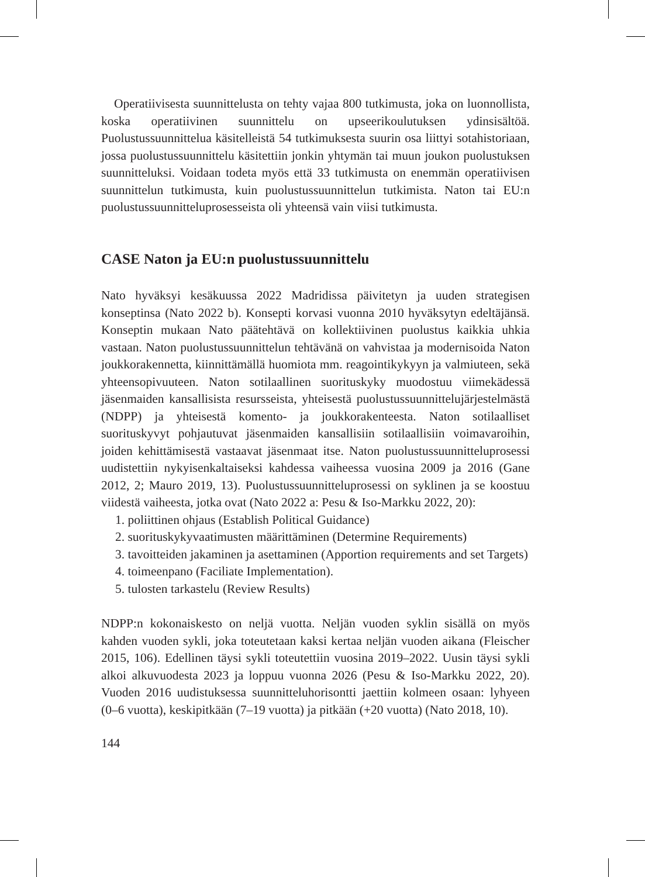Operatiivisesta suunnittelusta on tehty vajaa 800 tutkimusta, joka on luonnollista, koska operatiivinen suunnittelu on upseerikoulutuksen ydinsisältöä. Puolustussuunnittelua käsitelleistä 54 tutkimuksesta suurin osa liittyi sotahistoriaan, jossa puolustussuunnittelu käsitettiin jonkin yhtymän tai muun joukon puolustuksen suunnitteluksi. Voidaan todeta myös että 33 tutkimusta on enemmän operatiivisen suunnittelun tutkimusta, kuin puolustussuunnittelun tutkimista. Naton tai EU:n puolustussuunnitteluprosesseista oli yhteensä vain viisi tutkimusta.
CASE Naton ja EU:n puolustussuunnittelu
Nato hyväksyi kesäkuussa 2022 Madridissa päivitetyn ja uuden strategisen konseptinsa (Nato 2022 b). Konsepti korvasi vuonna 2010 hyväksytyn edeltäjänsä. Konseptin mukaan Nato päätehtävä on kollektiivinen puolustus kaikkia uhkia vastaan. Naton puolustussuunnittelun tehtävänä on vahvistaa ja modernisoida Naton joukkorakennetta, kiinnittämällä huomiota mm. reagointikykyyn ja valmiuteen, sekä yhteensopivuuteen. Naton sotilaallinen suorituskyky muodostuu viimekädessä jäsenmaiden kansallisista resursseista, yhteisestä puolustussuunnittelujärjestelmästä (NDPP) ja yhteisestä komento- ja joukkorakenteesta. Naton sotilaalliset suorituskyvyt pohjautuvat jäsenmaiden kansallisiin sotilaallisiin voimavaroihin, joiden kehittämisestä vastaavat jäsenmaat itse. Naton puolustussuunnitteluprosessi uudistettiin nykyisenkaltaiseksi kahdessa vaiheessa vuosina 2009 ja 2016 (Gane 2012, 2; Mauro 2019, 13). Puolustussuunnitteluprosessi on syklinen ja se koostuu viidestä vaiheesta, jotka ovat (Nato 2022 a: Pesu & Iso-Markku 2022, 20):
1. poliittinen ohjaus (Establish Political Guidance)
2. suorituskykyvaatimusten määrittäminen (Determine Requirements)
3. tavoitteiden jakaminen ja asettaminen (Apportion requirements and set Targets)
4. toimeenpano (Faciliate Implementation).
5. tulosten tarkastelu (Review Results)
NDPP:n kokonaiskesto on neljä vuotta. Neljän vuoden syklin sisällä on myös kahden vuoden sykli, joka toteutetaan kaksi kertaa neljän vuoden aikana (Fleischer 2015, 106). Edellinen täysi sykli toteutettiin vuosina 2019–2022. Uusin täysi sykli alkoi alkuvuodesta 2023 ja loppuu vuonna 2026 (Pesu & Iso-Markku 2022, 20). Vuoden 2016 uudistuksessa suunnitteluhorisontti jaettiin kolmeen osaan: lyhyeen (0–6 vuotta), keskipitkään (7–19 vuotta) ja pitkään (+20 vuotta) (Nato 2018, 10).
144